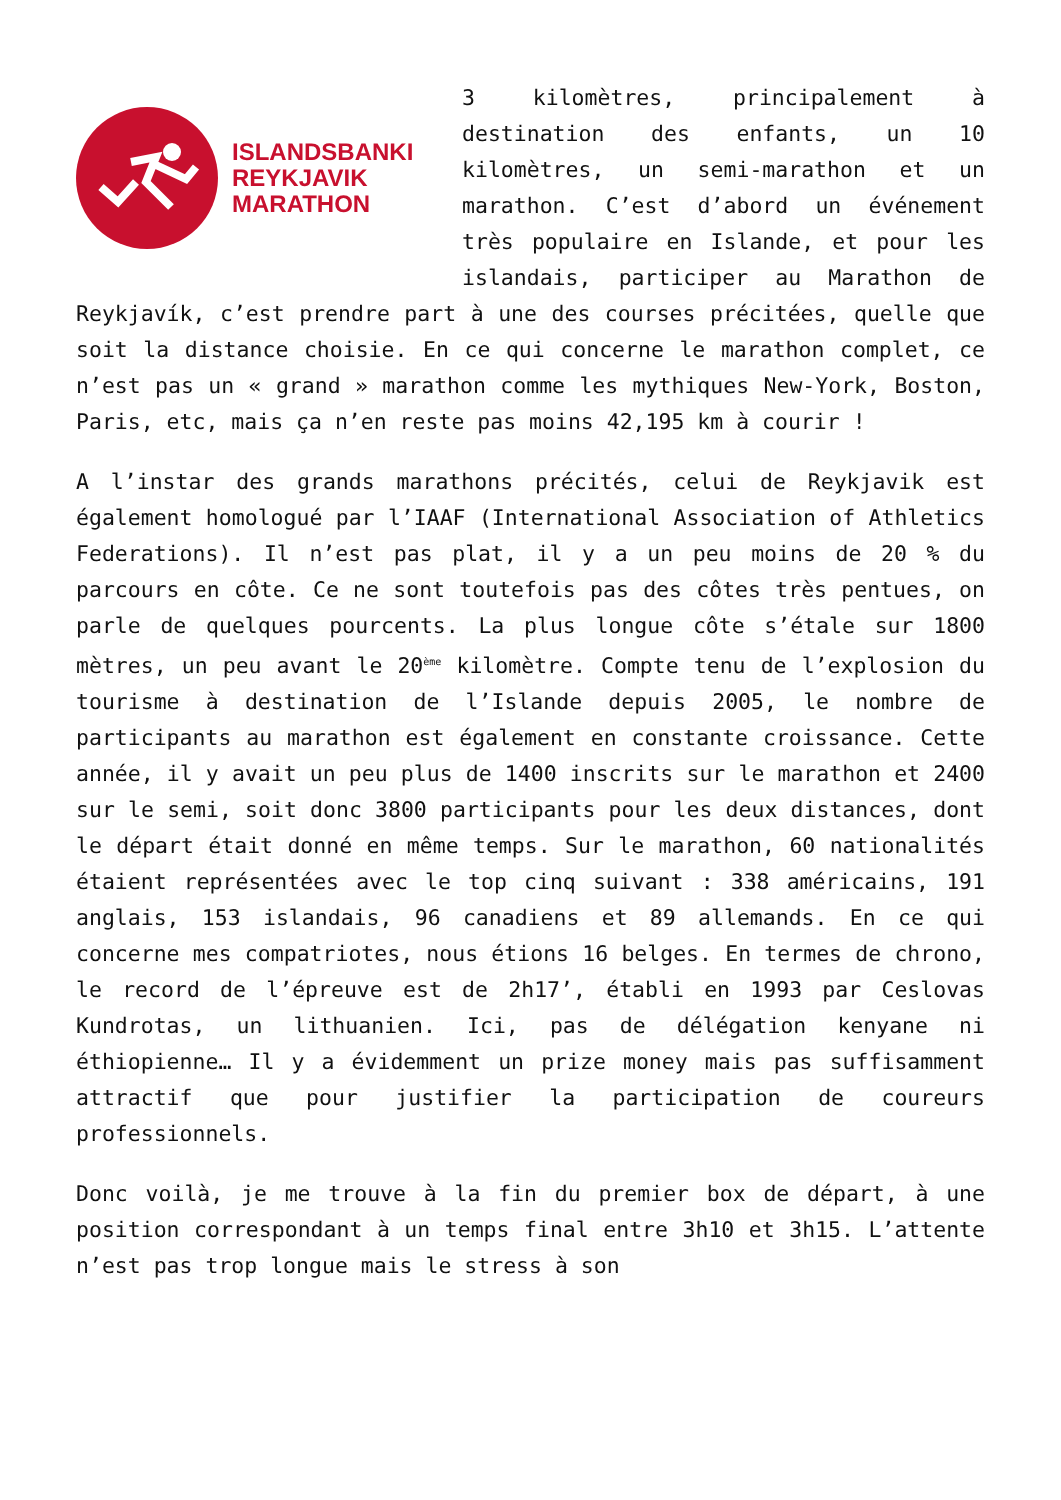ISLANDSBANKI
REYKJAVIK
MARATHON
3 kilomètres, principalement à destination des enfants, un 10 kilomètres, un semi-marathon et un marathon. C’est d’abord un événement très populaire en Islande, et pour les islandais, participer au Marathon de Reykjavík, c’est prendre part à une des courses précitées, quelle que soit la distance choisie. En ce qui concerne le marathon complet, ce n’est pas un « grand » marathon comme les mythiques New-York, Boston, Paris, etc, mais ça n’en reste pas moins 42,195 km à courir !
A l’instar des grands marathons précités, celui de Reykjavik est également homologué par l’IAAF (International Association of Athletics Federations). Il n’est pas plat, il y a un peu moins de 20 % du parcours en côte. Ce ne sont toutefois pas des côtes très pentues, on parle de quelques pourcents. La plus longue côte s’étale sur 1800 mètres, un peu avant le 20<sup>ème</sup> kilomètre. Compte tenu de l’explosion du tourisme à destination de l’Islande depuis 2005, le nombre de participants au marathon est également en constante croissance. Cette année, il y avait un peu plus de 1400 inscrits sur le marathon et 2400 sur le semi, soit donc 3800 participants pour les deux distances, dont le départ était donné en même temps. Sur le marathon, 60 nationalités étaient représentées avec le top cinq suivant : 338 américains, 191 anglais, 153 islandais, 96 canadiens et 89 allemands. En ce qui concerne mes compatriotes, nous étions 16 belges. En termes de chrono, le record de l’épreuve est de 2h17’, établi en 1993 par Ceslovas Kundrotas, un lithuanien. Ici, pas de délégation kenyane ni éthiopienne… Il y a évidemment un prize money mais pas suffisamment attractif que pour justifier la participation de coureurs professionnels.
Donc voilà, je me trouve à la fin du premier box de départ, à une position correspondant à un temps final entre 3h10 et 3h15. L’attente n’est pas trop longue mais le stress à son